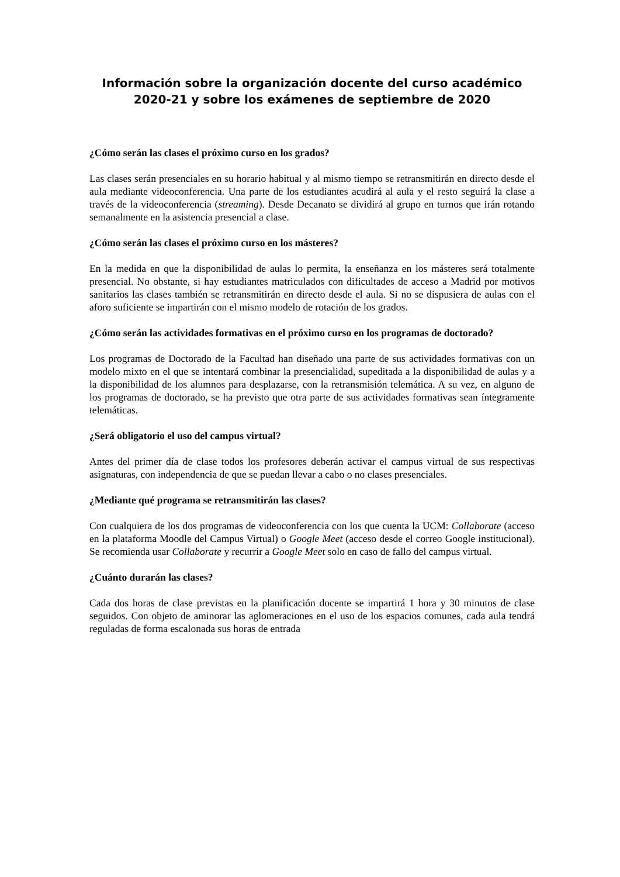Información sobre la organización docente del curso académico 2020-21 y sobre los exámenes de septiembre de 2020
¿Cómo serán las clases el próximo curso en los grados?
Las clases serán presenciales en su horario habitual y al mismo tiempo se retransmitirán en directo desde el aula mediante videoconferencia. Una parte de los estudiantes acudirá al aula y el resto seguirá la clase a través de la videoconferencia (streaming). Desde Decanato se dividirá al grupo en turnos que irán rotando semanalmente en la asistencia presencial a clase.
¿Cómo serán las clases el próximo curso en los másteres?
En la medida en que la disponibilidad de aulas lo permita, la enseñanza en los másteres será totalmente presencial. No obstante, si hay estudiantes matriculados con dificultades de acceso a Madrid por motivos sanitarios las clases también se retransmitirán en directo desde el aula. Si no se dispusiera de aulas con el aforo suficiente se impartirán con el mismo modelo de rotación de los grados.
¿Cómo serán las actividades formativas en el próximo curso en los programas de doctorado?
Los programas de Doctorado de la Facultad han diseñado una parte de sus actividades formativas con un modelo mixto en el que se intentará combinar la presencialidad, supeditada a la disponibilidad de aulas y a la disponibilidad de los alumnos para desplazarse, con la retransmisión telemática. A su vez, en alguno de los programas de doctorado, se ha previsto que otra parte de sus actividades formativas sean íntegramente telemáticas.
¿Será obligatorio el uso del campus virtual?
Antes del primer día de clase todos los profesores deberán activar el campus virtual de sus respectivas asignaturas, con independencia de que se puedan llevar a cabo o no clases presenciales.
¿Mediante qué programa se retransmitirán las clases?
Con cualquiera de los dos programas de videoconferencia con los que cuenta la UCM: Collaborate (acceso en la plataforma Moodle del Campus Virtual) o Google Meet (acceso desde el correo Google institucional). Se recomienda usar Collaborate y recurrir a Google Meet solo en caso de fallo del campus virtual.
¿Cuánto durarán las clases?
Cada dos horas de clase previstas en la planificación docente se impartirá 1 hora y 30 minutos de clase seguidos. Con objeto de aminorar las aglomeraciones en el uso de los espacios comunes, cada aula tendrá reguladas de forma escalonada sus horas de entrada